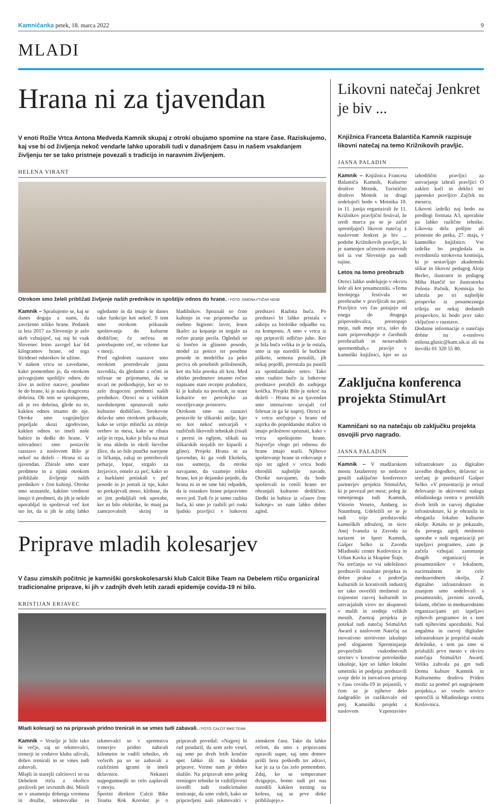Kamničanka petek, 18. marca 2022 9
MLADI
Hrana ni za tjavendan
V enoti Rožle Vrtca Antona Medveda Kamnik skupaj z otroki obujamo spomine na stare čase. Raziskujemo, kaj vse bi od življenja nekoč vendarle lahko uporabili tudi v današnjem času in našem vsakdanjem življenju ter se tako pristneje povezali s tradicijo in naravnim življenjem.
HELENA VIRANT
Otrokom smo želeli približati življenje naših prednikov in spoštljiv odnos do hrane. / FOTO: SIMONA FTIČAR NOSE
Kamnik – Sprašujemo se, kaj se danes dogaja z nami, da zavržemo toliko hrane. Podatek iz leta 2017 za Slovenijo je zelo skrb vzbujajoč, saj naj bi vsak Slovenec letno zavrgel kar 64 kilogramov hrane, od tega štirideset odstotkov še užitne.
V našem vrtcu se zavedamo, kako pomembno je, da otrokom privzgojimo spoštljiv odnos do žive in nežive narave, posebno še do hrane, ki je naša dragocena dobrina. Ob tem se sprašujemo, ali je res dobrina, glede na to, kakšen odnos imamo do nje. Otroke smo vzgojiteljice popeljale skozi zgodovino, kakšen odnos so imeli naše babice in dedki do hrane. V telovadnici smo postavile razstavo z naslovom Bilo je nekoč na deželi – Hrana ni za tjavendan. Zbirale smo stare predmete in z njimi otrokom približale življenje naših prednikov v črni kuhinji. Otroke smo seznanile, kakšno vrednost imajo ti predmeti, da jih je nekdo uporabljal in spoštoval več kot sto let, da si jih še zdaj lahko ogledamo in da imajo še danes tako funkcijo kot nekoč. S tem smo otrokom prikazale spoštovanje do kulturne dediščine; če nečesa ne potrebujemo več, ne vržemo kar v morji.
Pred ogledom razstave smo otrokom posredovale jasna navodila, da gledamo z očmi in ničesar ne prijemamo, da se stvari ne poškodujejo, ker so to zelo dragoceni predmeti naših prednikov. Otroci so z velikim navdušenjem spoznavali našo kulturno dediščino. Strokovne delavke smo otrokom prikazale, kako se vrtijo mlinčki za mletje orehov in mesa, kako se ribata zelje in repa, kako je bila na mizi le ena skleda in okoli številne žlice, da so bile punčke narejene iz ličkanja, zakaj so potrebovali peharje, lopar, strgalo za žerjavico, omelo za peč, kako so z burklami potiskali v peč posodo in jo jemali iz nje, kako so prekajevali meso, klobase, da so jim podaljšali rok uporabe, ker ni bilo elektrike, še manj pa zamrzovalnih skrinj in hladilnikov. Spoznali so črno kuhinjo in vse pripomočke za osebno higieno: lavor, lesen škafec za kopanje in strgalo za ročno pranje perila. Ogledali so si lončeo in glineno posodo, model za potico ter posebne posode in modelčke za peko peciva ob posebnih priložnostih, kot sta bila poroka ali krst. Med zbirko predmetov imamo ročno napisane stare recepte prababice, ki je kuhala na porokah, in stare kuharice ter petrolejko za osvetljevanje prostorov.
Otrokom smo na razstavi postavile še slikarski atelje, kjer so kot nekoč ustvarjali v različnih likovnih tehnikah (risali s peresi in ogljem, slikali na slikarskih stojalih ter kiparili z glino). Projekt Hrana ni za tjavendan, ki ga vodi Ekošola, nas usmerja, da otroke navajamo, da vzamejo toliko hrane, kot jo dejansko pojedo, da hrana ni in ne sme biti odpadek, da iz ostankov hrane pripravimo novo jed. Tudi če je samo razbita buča, ki smo jo razbili pri ruski ljudski pravljici v lutkovni predstavi Razbita buča. Po predstavi bi lahko pristala v zaboju za biološke odpadke oz. na kompostu. A smo v vrtcu iz nje pripravili odlično juho. Ker je bila buča velika in je še ostala, smo iz nje naredili še bučkine piškote, semena posušili, jih nekaj pojedli, preostala pa pustili za spomladansko setev. Tako smo razbito bučo iz lutkovne predstave porabili do zadnjega koščka. Projekt Bilo je nekoč na deželi – Hrana ni za tjavendan smo intenzivno izvajali cel februar in ga še naprej. Otroci se v vrtcu srečujejo s hrano od zajtrka do popoldanske malice in imajo priložnost spoznati, kako v vrtcu spoštujemo hrano. Največjo vlogo pri odnosu do hrane imajo starši. Njihovo spoštovanje hrane in rokovanje z njo ter zgled v vrtcu bodo obrodili najboljše navade. Otroke navajamo, da bodo spoštovali in cenili hrano ter ohranjali kulturno dediščino. Dedki in babice iz »časov črne kuhinje« so nam lahko dober zgled.
Priprave mladih kolesarjev
V času zimskih počitnic je kamniški gorskokolesarski klub Calcit Bike Team na Debelem rtiču organiziral tradicionalne priprave, ki jih v zadnjih dveh letih zaradi epidemije covida-19 ni bilo.
KRISTIJAN ERJAVEC
Mladi kolesarji so na pripravah pridno trenirali in se vmes tudi zabavali. / FOTO: CALCIT BIKE TEAM
Kamnik – Veselje je bilo tako še večje, saj so tekmovalci, trenerji in vodstvo kluba uživali, dobro trenirali in se vmes tudi zabavali.
Mlajši in starejši calcitovci so na Debelem rtiču z okolico preživeli pet izvrstnih dni. Minili so v znamenju dobrega vremena in družbe, tekmovalke in tekmovalci so v spremstvu trenerjev pridno nabirali kilometre in vadili tehniko, ob večerih pa so se zabavali z različnimi igrami in imeli delavnice. Nekateri najpogumnejši so celo zaplavali v morju.
Športni direktor Calcit Bike Teama Rok Korošec je o pripravah povedal: »Najprej bi rad poudaril, da sem zelo vesel, saj smo po dveh letih končno spet lahko šli na klubske priprave. Vreme nam je dobro služilo. Na pripravah smo poleg treningov tehnike in vzdržljivosti izvedli tudi tradicionalno testiranje, da smo videli, kako so pripravljeni naši tekmovalci v zimskem času. Tako da lahko rečem, da smo s pripravami opravili super, saj smo domov prišli brez poškodb ter zdravi, kar je za ta čas zelo pomembno. Zdaj, ko se temperature dvigujejo, bomo tudi pri nas naredili kakšen trening na kolesu, saj se prve dirke približujejo.«
Likovni natečaj Jenkret je biv ...
Knjižnica Franceta Balantiča Kamnik razpisuje likovni natečaj na temo Križnikovih pravljic.
JASNA PALADIN
Kamnik – Knjižnica Franceta Balantiča Kamnik, Kulturno društvo Motnik, Turistično društvo Motnik in drugi sodelujoči bodo v Motniku 10. in 11. junija organizirali že 11. Križnikov pravljični festival, že sredi marca pa se je začel spremljajoči likovni natečaj z naslovom Jenkret je biv ... podobe Križnikovih pravljic, ki je namenjen učencem osnovnih šol iz vse Slovenije pa tudi tujine.
Letos na temo preobrazb
Otroci lahko sodelujejo v okviru šole ali kot posamezniki. »Tema letošnjega festivala so preobrazbe v pravljicah na poti. Pravljice ves čas potujejo od enega do drugega pripovedovalca, prestopajo meje, tudi meje srca, tako da nam pripovedujejo o čarobnih preobrazbah in nenavadnih spremembah,« pravijo v kamniški knjižnici, kjer so za izhodiščni pravljici za ustvarjanje izbrali pravljici O zakleti kači in deklici ter japonsko pravljico Zajček na mesecu.
Likovni izdelki naj bodo na predlogi formata A3, uporabite pa lahko različne tehnike. Likovna dela pošljite ali prinesite do petka, 27. maja, v kamniško knjižnico. Vse izdelke bo pregledala in ovrednotila strokovna komisija, ki jo sestavljajo akademski slikar in likovni pedagog Alojz Berlec, ilustrator in pedagog Miha Hančič ter ilustratorka Polona Pačnik. Komisija bo izbrala po tri najboljše prispevke iz posameznega triletja ter nekaj dodatnih prispevkov, ki bodo prav tako vključeni v razstavo.
Dodatne informacije o natečaju dobite na e-naslovu milena.glusic@kam.sik.si ali na številki 01 320 55 80.
Zaključna konferenca projekta StimulArt
Kamničani so na natečaju ob zaključku projekta osvojili prvo nagrado.
JASNA PALADIN
Kamnik – V madžarskem mestu Jaszbereny so nedavno gostili zaključno konferenco partnerjev projekta StimulArt, ki je povezal pet mest; poleg že omenjenega tudi Kamnik, Vittorio Veneto, Amberg in Naumburg. Udeležili so se je tudi trije predstavniki kamniških združenj, in sicer Anej Ivanuša iz Zavoda za turizem in šport Kamnik, Gašper Selko iz Zavoda Mladinski center Kotlovnica in Urban Kavka iz Skupine Štajn.
Na srečanju so vsi udeleženci predstavili rezultate projekta in dobre prakse s področja kulturnih in kreativnih industrij ter tako osvetlili možnosti za trajnostni razvoj kulturnih in ustvarjalnih virov ter skupnosti v malih in srednje velikih mestih. Znotraj projekta je potekal tudi natečaj StimulArt Award z naslovom Natečaj za inovativno storitveno izkušnjo pod sloganom Spreminjanje povprečnih vsakodnevnih storitev v kreativne potrošniške izkušnje, kjer so lahko lokalni umetniki in podjetja predstavili svoje delo in inovativen pristop v času covida-19 in pojasnili, v čem se je njihovo delo nadgradilo in razlikovalo od prej. Kamniški projekt z naslovom Vzpostavitev infrastrukture za digitalno izvedbo dogodkov, delavnic in srečanj je predstavil Gašper Selko. »V prezentaciji je orisal delovanje in aktivnosti našega mladinskega centra v preteklih dveh letih in razvoj digitalne infrastrukture, ki je ohranila in obogatila lokalno kulturno okolje. Kmalu se je pokazalo, da presega zgolj možnosti uporabe v naši organizaciji pri izpeljavi programov, zato je začela vzbujati zanimanje drugih organizacij in posameznikov v lokalnem, nacionalnem in celo mednarodnem okolju. Z digitalno infrastrukturo in znanjem smo sodelovali s posamezniki, javnimi zavodi, šolami, občino in mednarodnimi organizacijami pri izpeljavi njihovih programov in s tem tudi njihovimi uporabniki. Naš angažma in razvoj digitalne infrastrukture je prepričal ostale deležnike, s tem pa smo si prislužili prvo mesto v okviru natečaja StimulArt Award. Velika zahvala pa gre tudi Domu kulture Kamnik in Kulturnemu društvu Priden možic za pomoč pri nagrajenem projektu,« so veselo novico sporočili iz Mladinskega centra Kotlovnica.